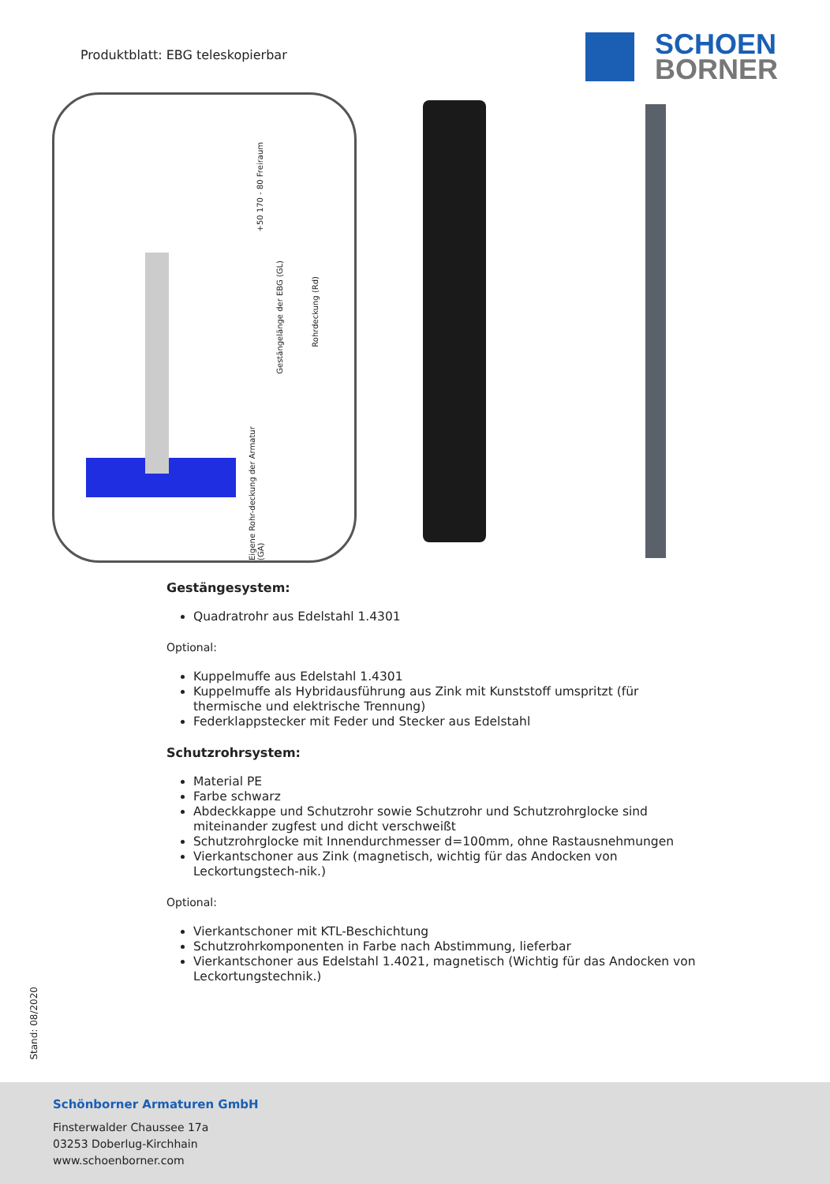Produktblatt: EBG teleskopierbar
SCHOEN
BORNER
+50 170 - 80 Freiraum
Gestängelänge der EBG (GL)
Rohrdeckung (Rd)
Eigene Rohr-deckung der Armatur (GA)
Gestängesystem:
Quadratrohr aus Edelstahl 1.4301
Optional:
Kuppelmuffe aus Edelstahl 1.4301
Kuppelmuffe als Hybridausführung aus Zink mit Kunststoff umspritzt (für thermische und elektrische Trennung)
Federklappstecker mit Feder und Stecker aus Edelstahl
Schutzrohrsystem:
Material PE
Farbe schwarz
Abdeckkappe und Schutzrohr sowie Schutzrohr und Schutzrohrglocke sind miteinander zugfest und dicht verschweißt
Schutzrohrglocke mit Innendurchmesser d=100mm, ohne Rastausnehmungen
Vierkantschoner aus Zink (magnetisch, wichtig für das Andocken von Leckortungstech-nik.)
Optional:
Vierkantschoner mit KTL-Beschichtung
Schutzrohrkomponenten in Farbe nach Abstimmung, lieferbar
Vierkantschoner aus Edelstahl 1.4021, magnetisch (Wichtig für das Andocken von Leckortungstechnik.)
Stand: 08/2020
Schönborner Armaturen GmbH
Finsterwalder Chaussee 17a
03253 Doberlug-Kirchhain
www.schoenborner.com